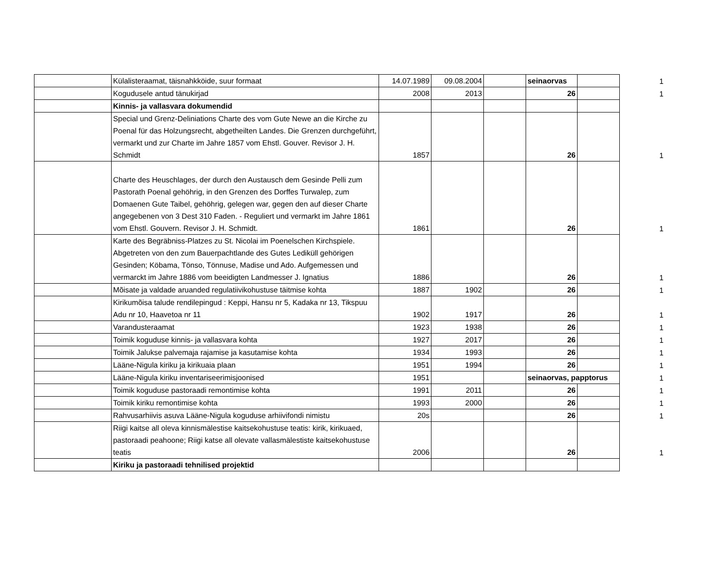| | Külalisteraamat, täisnahkköide, suur formaat | 14.07.1989 | 09.08.2004 | | seinaorvas | | 1 |
| | Kogudusele antud tänukirjad | 2008 | 2013 | | 26 | | 1 |
| | Kinnis- ja vallasvara dokumendid | | | | | | |
| | Special und Grenz-Deliniations Charte des vom Gute Newe an die Kirche zu Poenal für das Holzungsrecht, abgetheilten Landes. Die Grenzen durchgeführt, vermarkt und zur Charte im Jahre 1857 vom Ehstl. Gouver. Revisor J. H. Schmidt | 1857 | | | 26 | | 1 |
| | Charte des Heuschlages, der durch den Austausch dem Gesinde Pelli zum Pastorath Poenal gehöhrig, in den Grenzen des Dorffes Turwalep, zum Domaenen Gute Taibel, gehöhrig, gelegen war, gegen den auf dieser Charte angegebenen von 3 Dest 310 Faden. - Reguliert und vermarkt im Jahre 1861 vom Ehstl. Gouvern. Revisor J. H. Schmidt. | 1861 | | | 26 | | 1 |
| | Karte des Begräbniss-Platzes zu St. Nicolai im Poenelschen Kirchspiele. Abgetreten von den zum Bauerpachtlande des Gutes Lediküll gehörigen Gesinden; Köbama, Tönso, Tönnuse, Madise und Ado. Aufgemessen und vermarckt im Jahre 1886 vom beeidigten Landmesser J. Ignatius | 1886 | | | 26 | | 1 |
| | Mõisate ja valdade aruanded regulatiivikohustuse täitmise kohta | 1887 | 1902 | | 26 | | 1 |
| | Kirikumõisa talude rendilepingud : Keppi, Hansu nr 5, Kadaka nr 13, Tikspuu Adu nr 10, Haavetoa nr 11 | 1902 | 1917 | | 26 | | 1 |
| | Varandusteraamat | 1923 | 1938 | | 26 | | 1 |
| | Toimik koguduse kinnis- ja vallasvara kohta | 1927 | 2017 | | 26 | | 1 |
| | Toimik Jalukse palvemaja rajamise ja kasutamise kohta | 1934 | 1993 | | 26 | | 1 |
| | Lääne-Nigula kiriku ja kirikuaia plaan | 1951 | 1994 | | 26 | | 1 |
| | Lääne-Nigula kiriku inventariseerimisjoonised | 1951 | | | seinaorvas, papptorus | | 1 |
| | Toimik koguduse pastoraadi remontimise kohta | 1991 | 2011 | | 26 | | 1 |
| | Toimik kiriku remontimise kohta | 1993 | 2000 | | 26 | | 1 |
| | Rahvusarhiivis asuva Lääne-Nigula koguduse arhiivifondi nimistu | 20s | | | 26 | | 1 |
| | Riigi kaitse all oleva kinnismälestise kaitsekohustuse teatis: kirik, kirikuaed, pastoraadi peahoone; Riigi katse all olevate vallasmälestiste kaitsekohustuse teatis | 2006 | | | 26 | | 1 |
| | Kiriku ja pastoraadi tehnilised projektid | | | | | | |